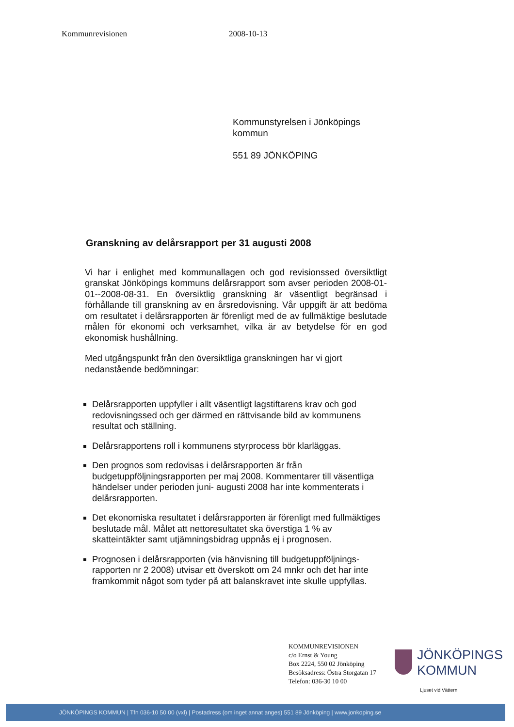Kommunrevisionen 2008-10-13
Kommunstyrelsen i Jönköpings
kommun
551 89 JÖNKÖPING
Granskning av delårsrapport per 31 augusti 2008
Vi har i enlighet med kommunallagen och god revisionssed översiktligt granskat Jönköpings kommuns delårsrapport som avser perioden 2008-01-01--2008-08-31. En översiktlig granskning är väsentligt begränsad i förhållande till granskning av en årsredovisning. Vår uppgift är att bedöma om resultatet i delårsrapporten är förenligt med de av fullmäktige beslutade målen för ekonomi och verksamhet, vilka är av betydelse för en god ekonomisk hushållning.
Med utgångspunkt från den översiktliga granskningen har vi gjort nedanstående bedömningar:
Delårsrapporten uppfyller i allt väsentligt lagstiftarens krav och god redovisningssed och ger därmed en rättvisande bild av kommunens resultat och ställning.
Delårsrapportens roll i kommunens styrprocess bör klarläggas.
Den prognos som redovisas i delårsrapporten är från budgetuppföljningsrapporten per maj 2008. Kommentarer till väsentliga händelser under perioden juni- augusti 2008 har inte kommenterats i delårsrapporten.
Det ekonomiska resultatet i delårsrapporten är förenligt med fullmäktiges beslutade mål. Målet att nettoresultatet ska överstiga 1 % av skatteintäkter samt utjämningsbidrag uppnås ej i prognosen.
Prognosen i delårsrapporten (via hänvisning till budgetuppföljnings-rapporten nr 2 2008) utvisar ett överskott om 24 mnkr och det har inte framkommit något som tyder på att balanskravet inte skulle uppfyllas.
KOMMUNREVISIONEN
c/o Ernst & Young
Box 2224, 550 02 Jönköping
Besöksadress: Östra Storgatan 17
Telefon: 036-30 10 00
JÖNKÖPINGS
KOMMUN
Ljuset vid Vättern
JÖNKÖPINGS KOMMUN | Tfn 036-10 50 00 (vxl) | Postadress (om inget annat anges) 551 89 Jönköping | www.jonkoping.se